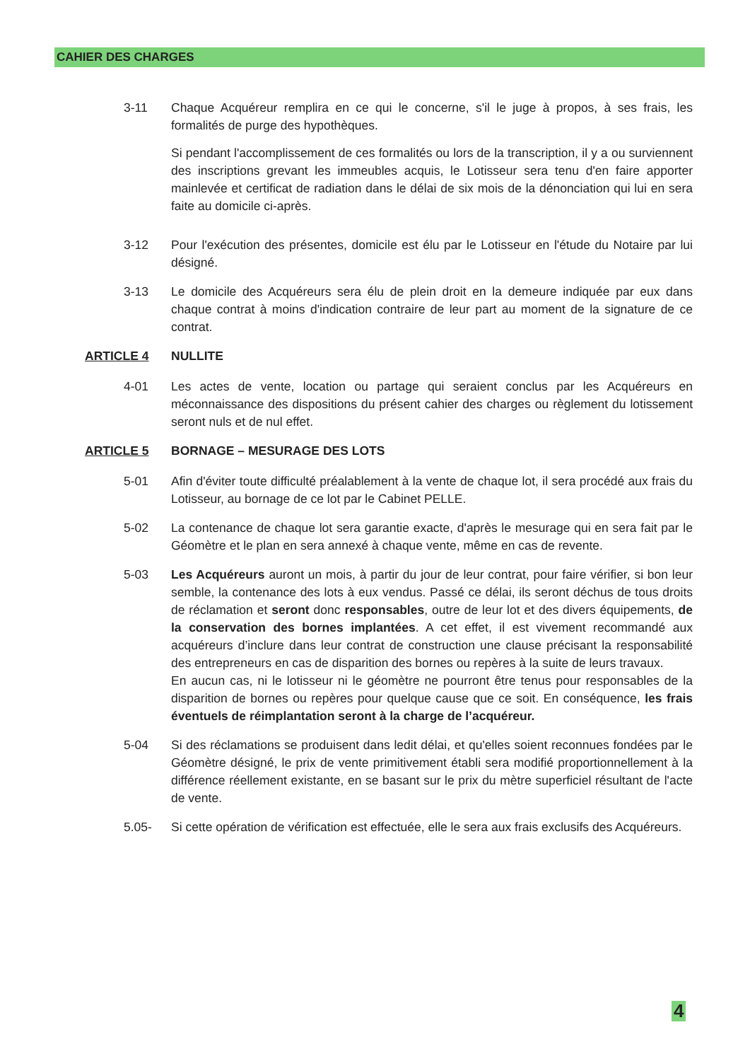CAHIER DES CHARGES
3-11 Chaque Acquéreur remplira en ce qui le concerne, s'il le juge à propos, à ses frais, les formalités de purge des hypothèques.
Si pendant l'accomplissement de ces formalités ou lors de la transcription, il y a ou surviennent des inscriptions grevant les immeubles acquis, le Lotisseur sera tenu d'en faire apporter mainlevée et certificat de radiation dans le délai de six mois de la dénonciation qui lui en sera faite au domicile ci-après.
3-12 Pour l'exécution des présentes, domicile est élu par le Lotisseur en l'étude du Notaire par lui désigné.
3-13 Le domicile des Acquéreurs sera élu de plein droit en la demeure indiquée par eux dans chaque contrat à moins d'indication contraire de leur part au moment de la signature de ce contrat.
ARTICLE 4 NULLITE
4-01 Les actes de vente, location ou partage qui seraient conclus par les Acquéreurs en méconnaissance des dispositions du présent cahier des charges ou règlement du lotissement seront nuls et de nul effet.
ARTICLE 5 BORNAGE – MESURAGE DES LOTS
5-01 Afin d'éviter toute difficulté préalablement à la vente de chaque lot, il sera procédé aux frais du Lotisseur, au bornage de ce lot par le Cabinet PELLE.
5-02 La contenance de chaque lot sera garantie exacte, d'après le mesurage qui en sera fait par le Géomètre et le plan en sera annexé à chaque vente, même en cas de revente.
5-03 Les Acquéreurs auront un mois, à partir du jour de leur contrat, pour faire vérifier, si bon leur semble, la contenance des lots à eux vendus. Passé ce délai, ils seront déchus de tous droits de réclamation et seront donc responsables, outre de leur lot et des divers équipements, de la conservation des bornes implantées. A cet effet, il est vivement recommandé aux acquéreurs d’inclure dans leur contrat de construction une clause précisant la responsabilité des entrepreneurs en cas de disparition des bornes ou repères à la suite de leurs travaux.
En aucun cas, ni le lotisseur ni le géomètre ne pourront être tenus pour responsables de la disparition de bornes ou repères pour quelque cause que ce soit. En conséquence, les frais éventuels de réimplantation seront à la charge de l’acquéreur.
5-04 Si des réclamations se produisent dans ledit délai, et qu'elles soient reconnues fondées par le Géomètre désigné, le prix de vente primitivement établi sera modifié proportionnellement à la différence réellement existante, en se basant sur le prix du mètre superficiel résultant de l'acte de vente.
5.05- Si cette opération de vérification est effectuée, elle le sera aux frais exclusifs des Acquéreurs.
4